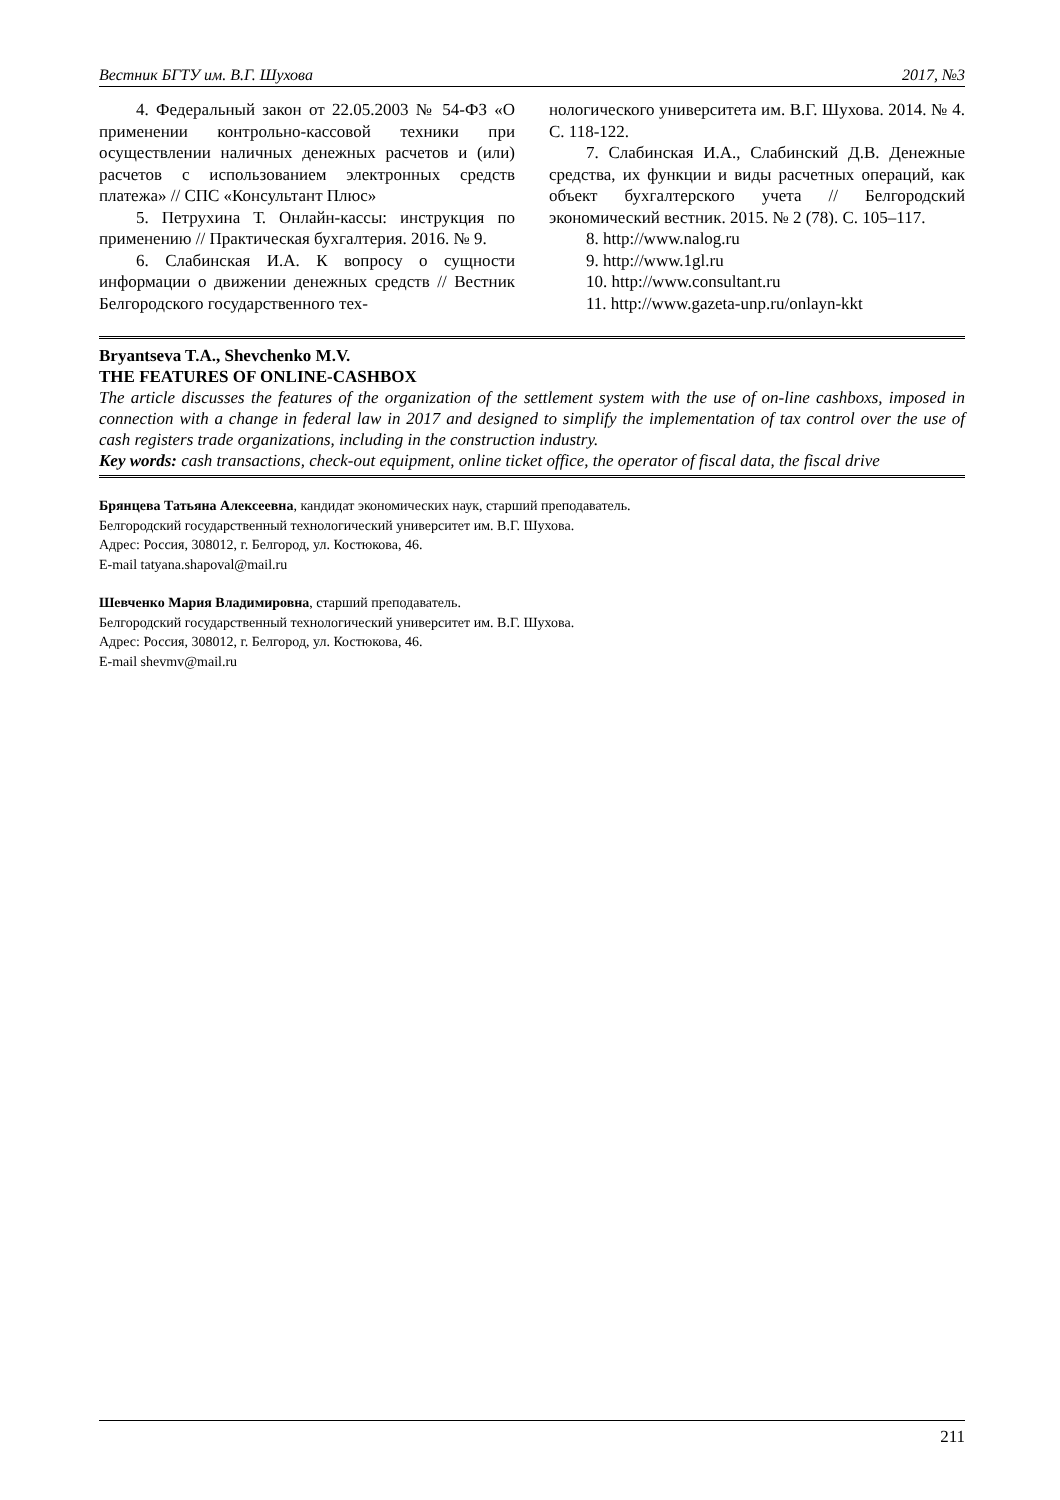Вестник БГТУ им. В.Г. Шухова 2017, №3
4. Федеральный закон от 22.05.2003 № 54-ФЗ «О применении контрольно-кассовой техники при осуществлении наличных денежных расчетов и (или) расчетов с использованием электронных средств платежа» // СПС «Консультант Плюс»
5. Петрухина Т. Онлайн-кассы: инструкция по применению // Практическая бухгалтерия. 2016. № 9.
6. Слабинская И.А. К вопросу о сущности информации о движении денежных средств // Вестник Белгородского государственного тех-
нологического университета им. В.Г. Шухова. 2014. № 4. С. 118-122.
7. Слабинская И.А., Слабинский Д.В. Денежные средства, их функции и виды расчетных операций, как объект бухгалтерского учета // Белгородский экономический вестник. 2015. № 2 (78). С. 105–117.
8. http://www.nalog.ru
9. http://www.1gl.ru
10. http://www.consultant.ru
11. http://www.gazeta-unp.ru/onlayn-kkt
Bryantseva T.A., Shevchenko M.V.
THE FEATURES OF ONLINE-CASHBOX
The article discusses the features of the organization of the settlement system with the use of on-line cashboxs, imposed in connection with a change in federal law in 2017 and designed to simplify the implementation of tax control over the use of cash registers trade organizations, including in the construction industry.
Key words: cash transactions, check-out equipment, online ticket office, the operator of fiscal data, the fiscal drive
Брянцева Татьяна Алексеевна, кандидат экономических наук, старший преподаватель.
Белгородский государственный технологический университет им. В.Г. Шухова.
Адрес: Россия, 308012, г. Белгород, ул. Костюкова, 46.
E-mail tatyana.shapoval@mail.ru
Шевченко Мария Владимировна, старший преподаватель.
Белгородский государственный технологический университет им. В.Г. Шухова.
Адрес: Россия, 308012, г. Белгород, ул. Костюкова, 46.
E-mail shevmv@mail.ru
211